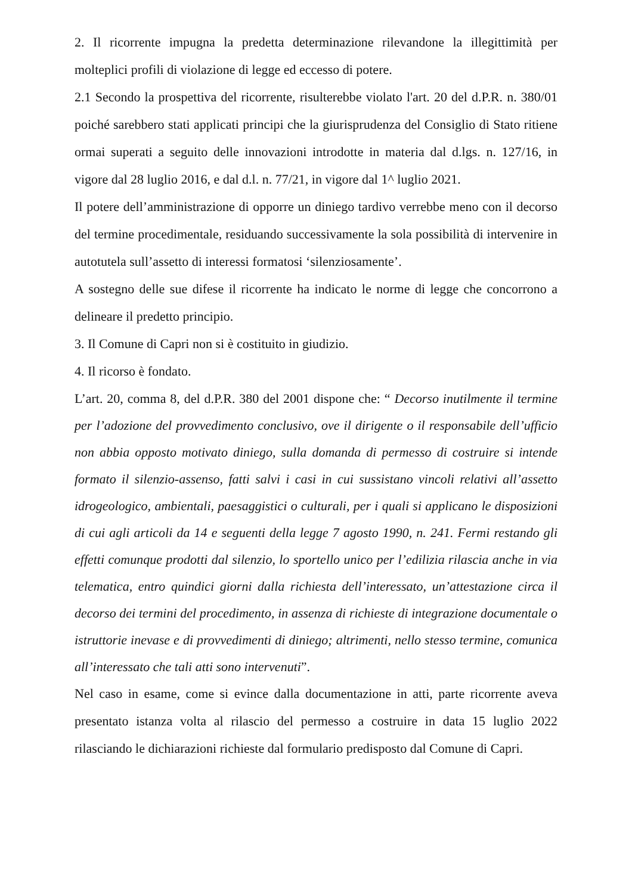2. Il ricorrente impugna la predetta determinazione rilevandone la illegittimità per molteplici profili di violazione di legge ed eccesso di potere.
2.1 Secondo la prospettiva del ricorrente, risulterebbe violato l'art. 20 del d.P.R. n. 380/01 poiché sarebbero stati applicati principi che la giurisprudenza del Consiglio di Stato ritiene ormai superati a seguito delle innovazioni introdotte in materia dal d.lgs. n. 127/16, in vigore dal 28 luglio 2016, e dal d.l. n. 77/21, in vigore dal 1^ luglio 2021.
Il potere dell’amministrazione di opporre un diniego tardivo verrebbe meno con il decorso del termine procedimentale, residuando successivamente la sola possibilità di intervenire in autotutela sull’assetto di interessi formatosi ‘silenziosamente’.
A sostegno delle sue difese il ricorrente ha indicato le norme di legge che concorrono a delineare il predetto principio.
3. Il Comune di Capri non si è costituito in giudizio.
4. Il ricorso è fondato.
L’art. 20, comma 8, del d.P.R. 380 del 2001 dispone che: “ Decorso inutilmente il termine per l’adozione del provvedimento conclusivo, ove il dirigente o il responsabile dell’ufficio non abbia opposto motivato diniego, sulla domanda di permesso di costruire si intende formato il silenzio-assenso, fatti salvi i casi in cui sussistano vincoli relativi all’assetto idrogeologico, ambientali, paesaggistici o culturali, per i quali si applicano le disposizioni di cui agli articoli da 14 e seguenti della legge 7 agosto 1990, n. 241. Fermi restando gli effetti comunque prodotti dal silenzio, lo sportello unico per l’edilizia rilascia anche in via telematica, entro quindici giorni dalla richiesta dell’interessato, un’attestazione circa il decorso dei termini del procedimento, in assenza di richieste di integrazione documentale o istruttorie inevase e di provvedimenti di diniego; altrimenti, nello stesso termine, comunica all’interessato che tali atti sono intervenuti”.
Nel caso in esame, come si evince dalla documentazione in atti, parte ricorrente aveva presentato istanza volta al rilascio del permesso a costruire in data 15 luglio 2022 rilasciando le dichiarazioni richieste dal formulario predisposto dal Comune di Capri.